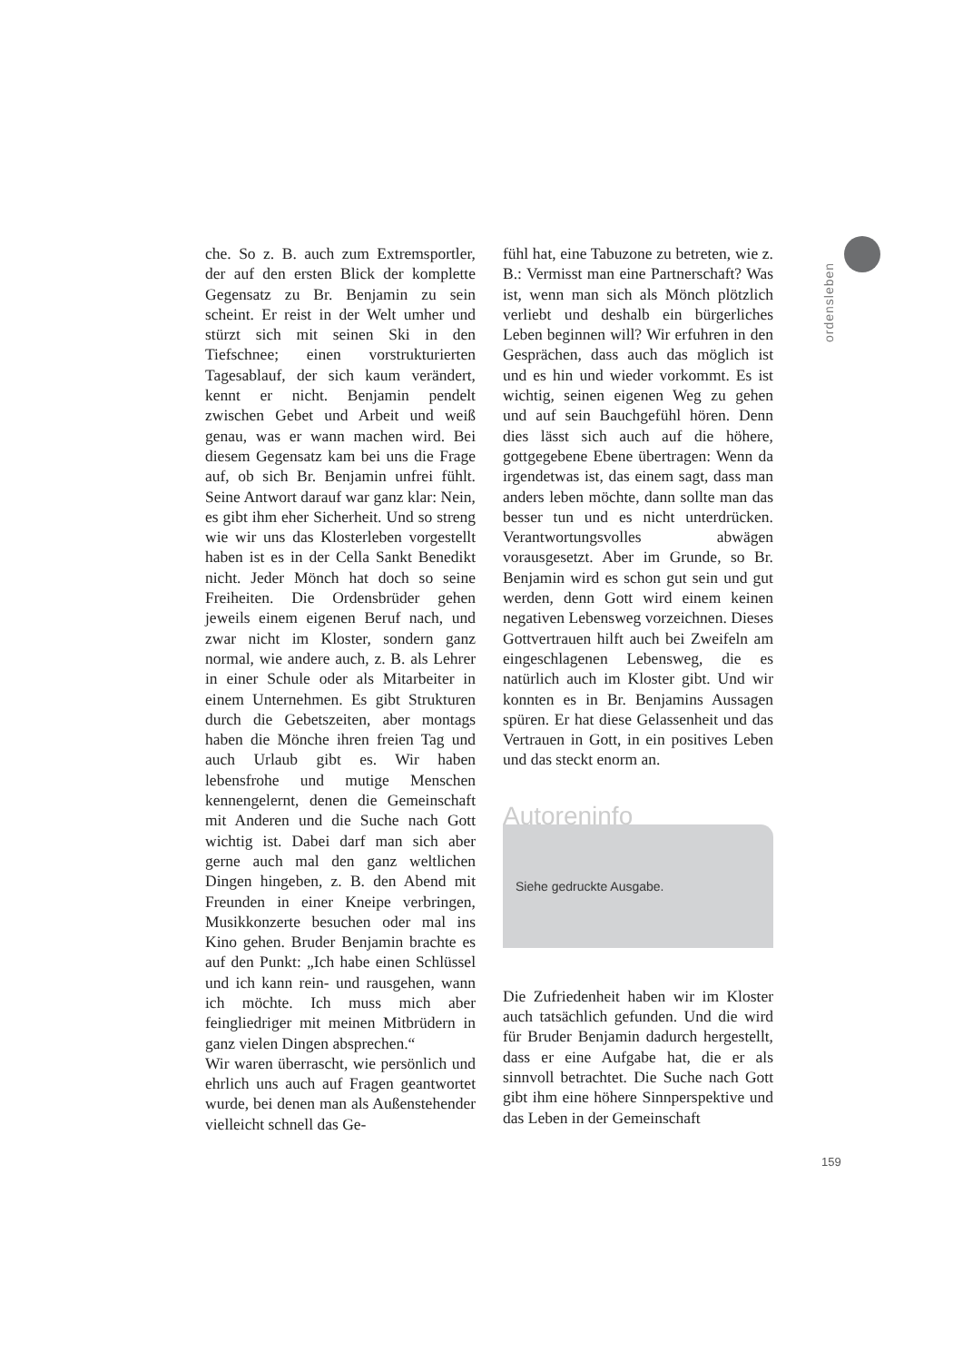ordensleben
che. So z. B. auch zum Extremsportler, der auf den ersten Blick der komplette Gegensatz zu Br. Benjamin zu sein scheint. Er reist in der Welt umher und stürzt sich mit seinen Ski in den Tiefschnee; einen vorstrukturierten Tagesablauf, der sich kaum verändert, kennt er nicht. Benjamin pendelt zwischen Gebet und Arbeit und weiß genau, was er wann machen wird. Bei diesem Gegensatz kam bei uns die Frage auf, ob sich Br. Benjamin unfrei fühlt. Seine Antwort darauf war ganz klar: Nein, es gibt ihm eher Sicherheit. Und so streng wie wir uns das Klosterleben vorgestellt haben ist es in der Cella Sankt Benedikt nicht. Jeder Mönch hat doch so seine Freiheiten. Die Ordensbrüder gehen jeweils einem eigenen Beruf nach, und zwar nicht im Kloster, sondern ganz normal, wie andere auch, z. B. als Lehrer in einer Schule oder als Mitarbeiter in einem Unternehmen. Es gibt Strukturen durch die Gebetszeiten, aber montags haben die Mönche ihren freien Tag und auch Urlaub gibt es. Wir haben lebensfrohe und mutige Menschen kennengelernt, denen die Gemeinschaft mit Anderen und die Suche nach Gott wichtig ist. Dabei darf man sich aber gerne auch mal den ganz weltlichen Dingen hingeben, z. B. den Abend mit Freunden in einer Kneipe verbringen, Musikkonzerte besuchen oder mal ins Kino gehen. Bruder Benjamin brachte es auf den Punkt: „Ich habe einen Schlüssel und ich kann rein- und rausgehen, wann ich möchte. Ich muss mich aber feingliedriger mit meinen Mitbrüdern in ganz vielen Dingen absprechen.“
Wir waren überrascht, wie persönlich und ehrlich uns auch auf Fragen geantwortet wurde, bei denen man als Außenstehender vielleicht schnell das Ge-
fühl hat, eine Tabuzone zu betreten, wie z. B.: Vermisst man eine Partnerschaft? Was ist, wenn man sich als Mönch plötzlich verliebt und deshalb ein bürgerliches Leben beginnen will? Wir erfuhren in den Gesprächen, dass auch das möglich ist und es hin und wieder vorkommt. Es ist wichtig, seinen eigenen Weg zu gehen und auf sein Bauchgefühl hören. Denn dies lässt sich auch auf die höhere, gottgegebene Ebene übertragen: Wenn da irgendetwas ist, das einem sagt, dass man anders leben möchte, dann sollte man das besser tun und es nicht unterdrücken. Verantwortungsvolles abwägen vorausgesetzt. Aber im Grunde, so Br. Benjamin wird es schon gut sein und gut werden, denn Gott wird einem keinen negativen Lebensweg vorzeichnen. Dieses Gottvertrauen hilft auch bei Zweifeln am eingeschlagenen Lebensweg, die es natürlich auch im Kloster gibt. Und wir konnten es in Br. Benjamins Aussagen spüren. Er hat diese Gelassenheit und das Vertrauen in Gott, in ein positives Leben und das steckt enorm an.
Autoreninfo
Siehe gedruckte Ausgabe.
Die Zufriedenheit haben wir im Kloster auch tatsächlich gefunden. Und die wird für Bruder Benjamin dadurch hergestellt, dass er eine Aufgabe hat, die er als sinnvoll betrachtet. Die Suche nach Gott gibt ihm eine höhere Sinnperspektive und das Leben in der Gemeinschaft
159